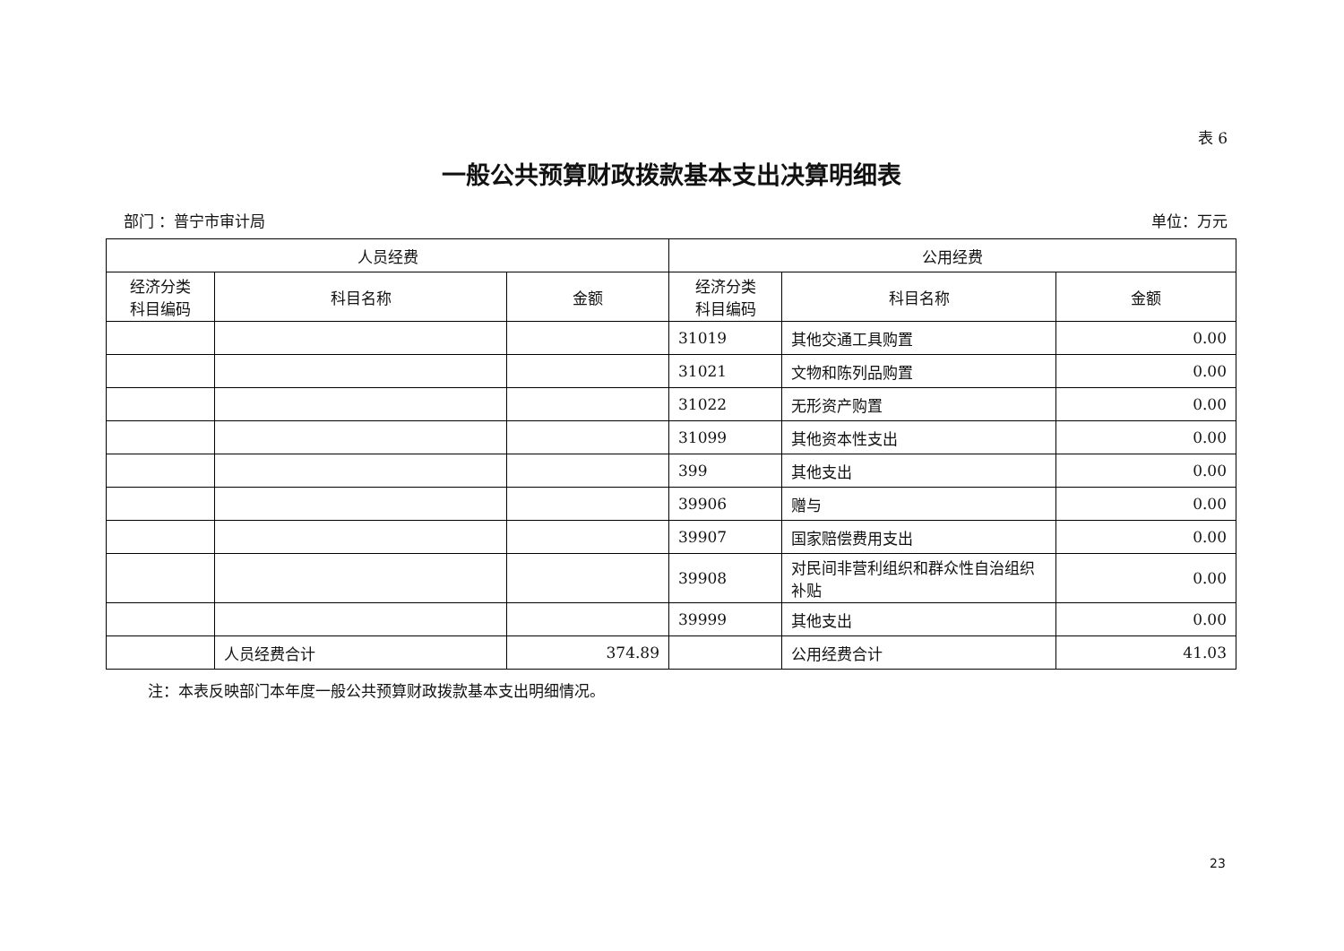表 6
一般公共预算财政拨款基本支出决算明细表
部门 ：普宁市审计局 单位：万元
| 人员经费 | | | 公用经费 | | |
| --- | --- | --- | --- | --- | --- |
| 经济分类 科目编码 | 科目名称 | 金额 | 经济分类 科目编码 | 科目名称 | 金额 |
| | | | 31019 | 其他交通工具购置 | 0.00 |
| | | | 31021 | 文物和陈列品购置 | 0.00 |
| | | | 31022 | 无形资产购置 | 0.00 |
| | | | 31099 | 其他资本性支出 | 0.00 |
| | | | 399 | 其他支出 | 0.00 |
| | | | 39906 | 赠与 | 0.00 |
| | | | 39907 | 国家赔偿费用支出 | 0.00 |
| | | | 39908 | 对民间非营利组织和群众性自治组织补贴 | 0.00 |
| | | | 39999 | 其他支出 | 0.00 |
| | 人员经费合计 | 374.89 | | 公用经费合计 | 41.03 |
注：本表反映部门本年度一般公共预算财政拨款基本支出明细情况。
23